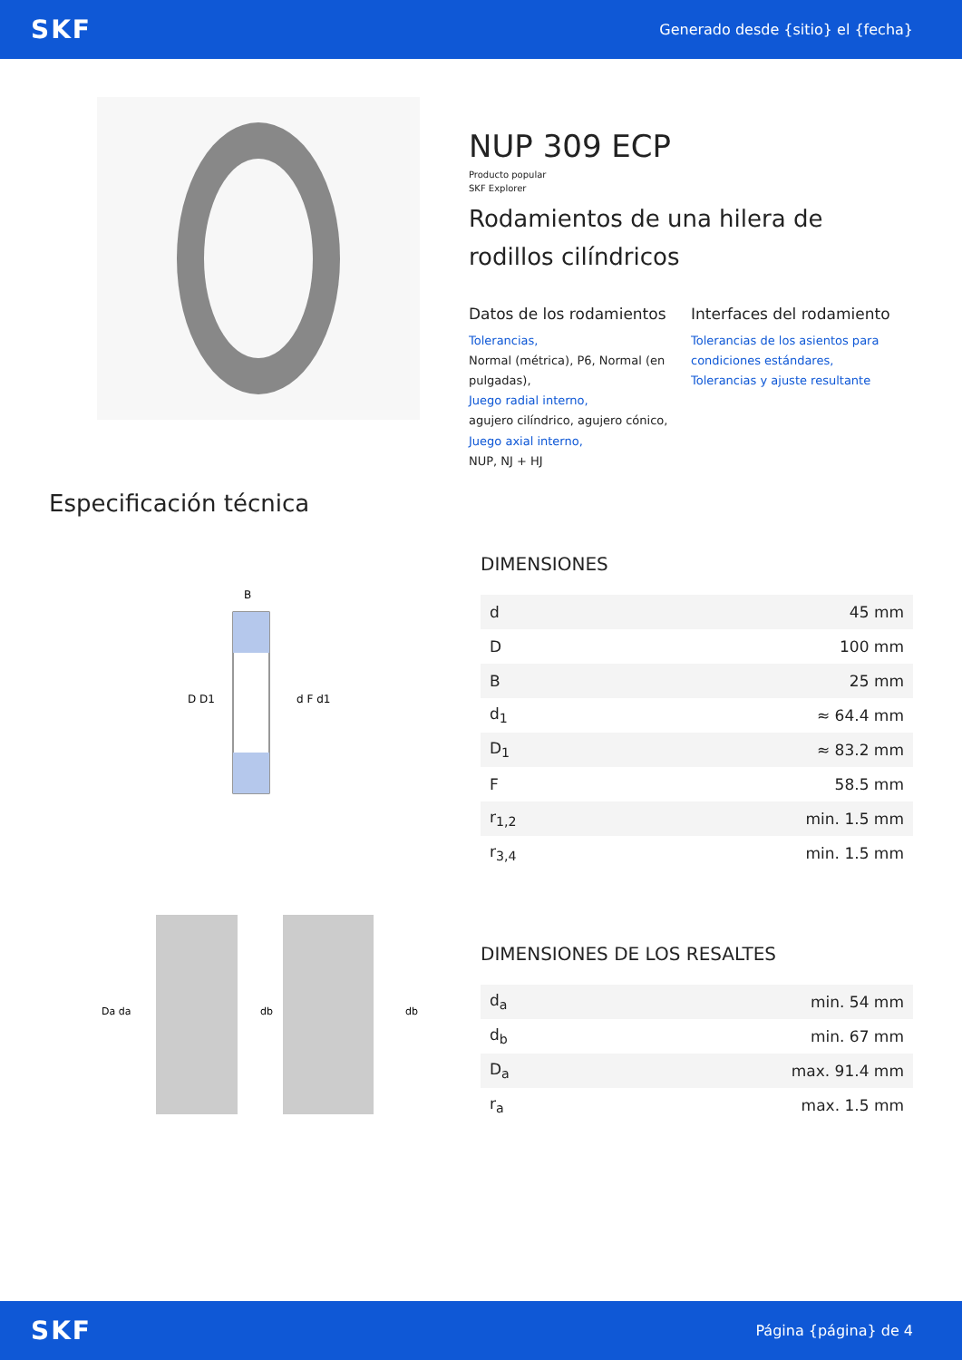SKF
Generado desde {sitio} el {fecha}
NUP 309 ECP
Producto popular
SKF Explorer
Rodamientos de una hilera de rodillos cilíndricos
Datos de los rodamientos
Tolerancias,
Normal (métrica), P6, Normal (en pulgadas),
Juego radial interno,
agujero cilíndrico, agujero cónico,
Juego axial interno,
NUP, NJ + HJ
Interfaces del rodamiento
Tolerancias de los asientos para condiciones estándares,
Tolerancias y ajuste resultante
Especificación técnica
D D1
d F d1
B
DIMENSIONES
| d | 45 mm |
| D | 100 mm |
| B | 25 mm |
| d<sub>1</sub> | ≈ 64.4 mm |
| D<sub>1</sub> | ≈ 83.2 mm |
| F | 58.5 mm |
| r<sub>1,2</sub> | min. 1.5 mm |
| r<sub>3,4</sub> | min. 1.5 mm |
Da da
db
db
DIMENSIONES DE LOS RESALTES
| d<sub>a</sub> | min. 54 mm |
| d<sub>b</sub> | min. 67 mm |
| D<sub>a</sub> | max. 91.4 mm |
| r<sub>a</sub> | max. 1.5 mm |
SKF
Página {página} de 4